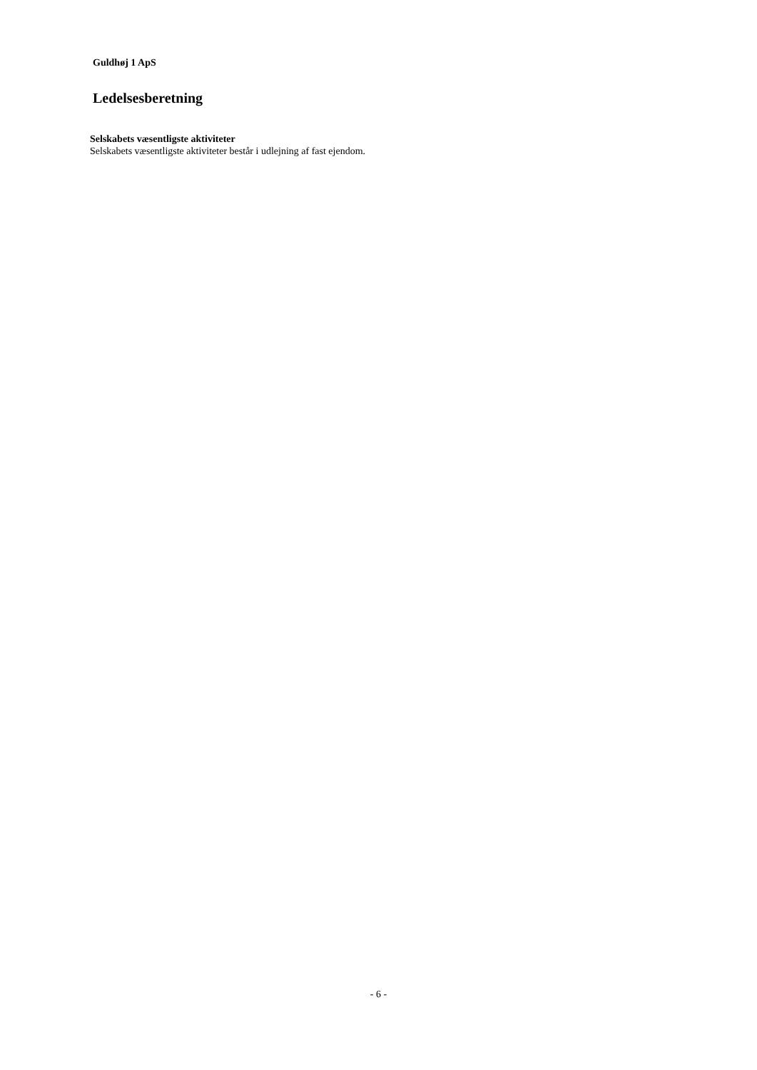Guldhøj 1 ApS
Ledelsesberetning
Selskabets væsentligste aktiviteter
Selskabets væsentligste aktiviteter består i udlejning af fast ejendom.
- 6 -